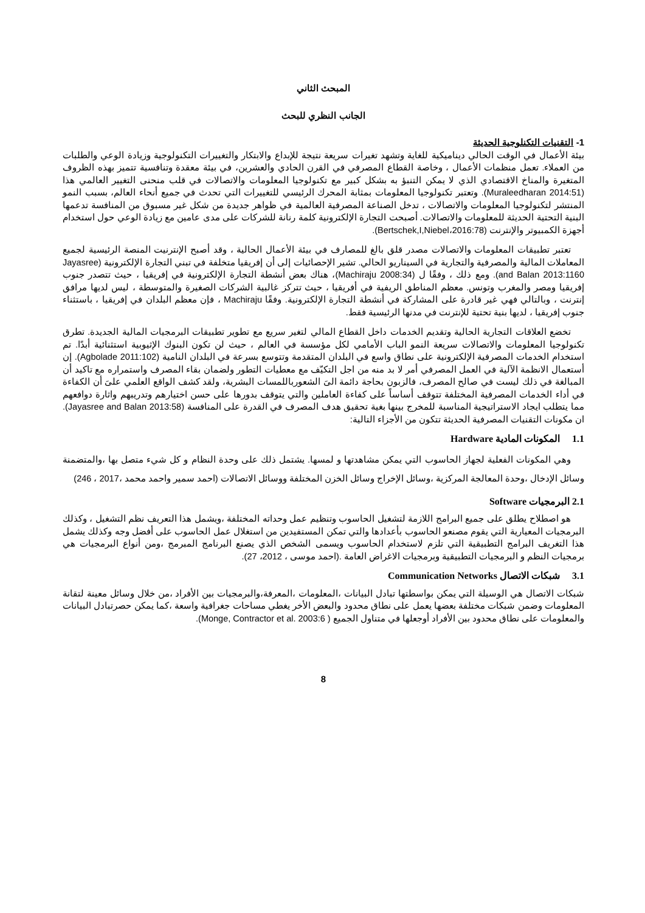المبحث الثاني
الجانب النظري للبحث
1- التقنيات التكنلوجية الحديثة
بيئة الأعمال في الوقت الحالي ديناميكية للغاية وتشهد تغيرات سريعة نتيجة للإبداع والابتكار والتغييرات التكنولوجية وزيادة الوعي والطلبات من العملاء. تعمل منظمات الأعمال ، وخاصة القطاع المصرفي في القرن الحادي والعشرين، في بيئة معقدة وتنافسية تتميز بهذه الظروف المتغيرة والمناخ الاقتصادي الذي لا يمكن التنبؤ به بشكل كبير مع تكنولوجيا المعلومات والاتصالات في قلب منحنى التغيير العالمي هذا (Muraleedharan 2014:51). وتعتبر تكنولوجيا المعلومات بمثابة المحرك الرئيسي للتغييرات التي تحدث في جميع أنحاء العالم، بسبب النمو المنتشر لتكنولوجيا المعلومات والاتصالات ، تدخل الصناعة المصرفية العالمية في ظواهر جديدة من شكل غير مسبوق من المنافسة تدعمها البنية التحتية الحديثة للمعلومات والاتصالات. أصبحت التجارة الإلكترونية كلمة رنانة للشركات على مدى عامين مع زيادة الوعي حول استخدام أجهزة الكمبيوتر والإنترنت (Bertschek,I,Niebel،2016:78).
تعتبر تطبيقات المعلومات والاتصالات مصدر قلق بالغ للمصارف في بيئة الأعمال الحالية ، وقد أصبح الإنترنيت المنصة الرئيسية لجميع المعاملات المالية والمصرفية والتجارية في السيناريو الحالي. تشير الإحصائيات إلى أن إفريقيا متخلفة في تبني التجارة الإلكترونية (Jayasree and Balan 2013:1160). ومع ذلك ، وفقًا ل (Machiraju 2008:34)، هناك بعض أنشطة التجارة الإلكترونية في إفريقيا ، حيث تتصدر جنوب إفريقيا ومصر والمغرب وتونس. معظم المناطق الريفية في أفريقيا ، حيث تتركز غالبية الشركات الصغيرة والمتوسطة ، ليس لديها مرافق إنترنت ، وبالتالي فهي غير قادرة على المشاركة في أنشطة التجارة الإلكترونية. وفقًا Machiraju ، فإن معظم البلدان في إفريقيا ، باستثناء جنوب إفريقيا ، لديها بنية تحتية للإنترنت في مدنها الرئيسية فقط.
تخضع العلاقات التجارية الحالية وتقديم الخدمات داخل القطاع المالي لتغير سريع مع تطوير تطبيقات البرمجيات المالية الجديدة. تطرق تكنولوجيا المعلومات والاتصالات سريعة النمو الباب الأمامي لكل مؤسسة في العالم ، حيث لن تكون البنوك الإثيوبية استثنائية أبدًا. تم استخدام الخدمات المصرفية الإلكترونية على نطاق واسع في البلدان المتقدمة وتتوسع بسرعة في البلدان النامية (Agbolade 2011:102). إن أستعمال الانظمة الآلية في العمل المصرفي أمر لا بد منه من اجل التكيّف مع معطيات التطور ولضمان بقاء المصرف واستمراره مع تاكيد أن المبالغة في ذلك ليست في صالح المصرف، فالزبون بحاجة دائمة الىَ الشعورباللمسات البشرية، ولقد كشف الواقع العلمي علىَ أن الكفاءة في أداء الخدمات المصرفية المختلفة تتوقف أساساً على كفاءة العاملين والتي يتوقف بدورها على حسن اختيارهم وتدريبهم واثارة دوافعهم مما يتطلب ايجاد الاستراتيجية المناسبة للمخرج بينها بغية تحقيق هدف المصرف في القدرة على المنافسة (Jayasree and Balan 2013:58). ان مكونات التقنيات المصرفية الحديثة تتكون من الأجزاء التالية:
1.1 المكونات المادية Hardware
وهي المكونات الفعلية لجهاز الحاسوب التي يمكن مشاهدتها و لمسها. يشتمل ذلك على وحدة النظام و كل شيء متصل بها ،والمتضمنة وسائل الإدخال ،وحدة المعالجة المركزية ،وسائل الإخراج وسائل الخزن المختلفة ووسائل الاتصالات (احمد سمير واحمد محمد ،2017 ، 246)
2.1 البرمجيات Software
هو اصطلاح يطلق على جميع البرامج اللازمة لتشغيل الحاسوب وتنظيم عمل وحداته المختلفة ،ويشمل هذا التعريف نظم التشغيل ، وكذلك البرمجيات المعيارية التي يقوم مصنعو الحاسوب بأعدادها والتي تمكن المستفيدين من استغلال عمل الحاسوب على أفضل وجه وكذلك يشمل هذا التغريف البرامج التطبيقية التي تلزم لاستخدام الحاسوب ويسمى الشخص الذي يصنع البرنامج المبرمج ،ومن أنواع البرمجيات هي برمجيات النظم و البرمجيات التطبيقية وبرمجيات الاغراض العامة .(احمد موسى ، 2012، 27).
3.1 شبكات الاتصال Communication Networks
شبكات الاتصال هي الوسيلة التي يمكن بواسطتها تبادل البيانات ،المعلومات ،المعرفة،والبرمجيات بين الأفراد ،من خلال وسائل معينة لتقانة المعلومات وضمن شبكات مختلفة بعضها يعمل على نطاق محدود والبعض الأخر يغطي مساحات جغرافية واسعة ،كما يمكن حصرتبادل البيانات والمعلومات على نطاق محدود بين الأفراد أوجعلها في متناول الجميع ( Monge, Contractor et al. 2003:6).
8